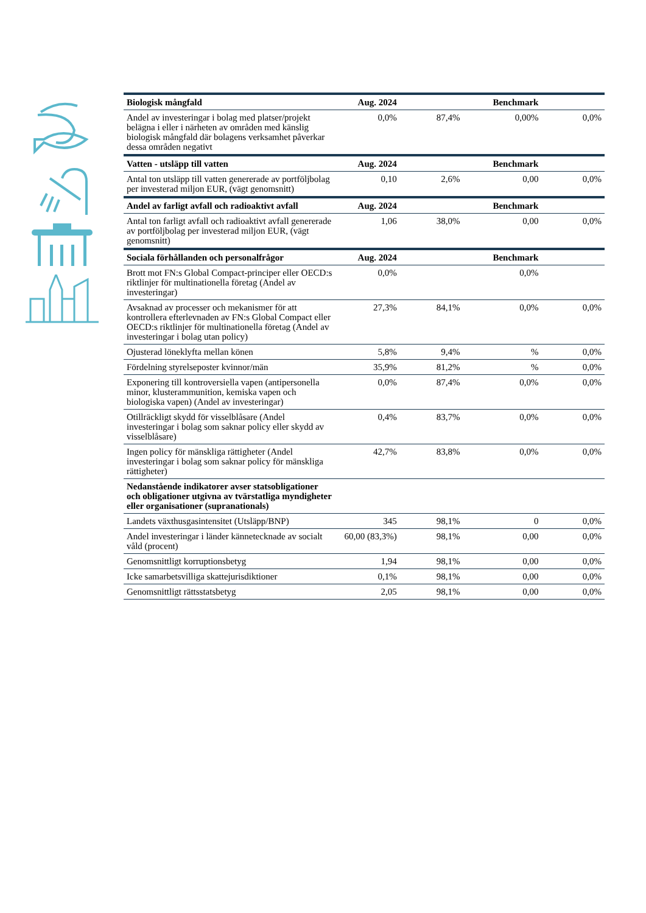| Biologisk mångfald | Aug. 2024 | | Benchmark | |
| --- | --- | --- | --- | --- |
| Andel av investeringar i bolag med platser/projekt belägna i eller i närheten av områden med känslig biologisk mångfald där bolagens verksamhet påverkar dessa områden negativt | 0,0% | 87,4% | 0,00% | 0,0% |
| Vatten - utsläpp till vatten | Aug. 2024 | | Benchmark | |
| Antal ton utsläpp till vatten genererade av portföljbolag per investerad miljon EUR, (vägt genomsnitt) | 0,10 | 2,6% | 0,00 | 0,0% |
| Andel av farligt avfall och radioaktivt avfall | Aug. 2024 | | Benchmark | |
| Antal ton farligt avfall och radioaktivt avfall genererade av portföljbolag per investerad miljon EUR, (vägt genomsnitt) | 1,06 | 38,0% | 0,00 | 0,0% |
| Sociala förhållanden och personalfrågor | Aug. 2024 | | Benchmark | |
| Brott mot FN:s Global Compact-principer eller OECD:s riktlinjer för multinationella företag (Andel av investeringar) | 0,0% | | 0,0% | |
| Avsaknad av processer och mekanismer för att kontrollera efterlevnaden av FN:s Global Compact eller OECD:s riktlinjer för multinationella företag (Andel av investeringar i bolag utan policy) | 27,3% | 84,1% | 0,0% | 0,0% |
| Ojusterad löneklyfta mellan könen | 5,8% | 9,4% | % | 0,0% |
| Fördelning styrelseposter kvinnor/män | 35,9% | 81,2% | % | 0,0% |
| Exponering till kontroversiella vapen (antipersonella minor, klusterammunition, kemiska vapen och biologiska vapen) (Andel av investeringar) | 0,0% | 87,4% | 0,0% | 0,0% |
| Otillräckligt skydd för visselblåsare (Andel investeringar i bolag som saknar policy eller skydd av visselblåsare) | 0,4% | 83,7% | 0,0% | 0,0% |
| Ingen policy för mänskliga rättigheter (Andel investeringar i bolag som saknar policy för mänskliga rättigheter) | 42,7% | 83,8% | 0,0% | 0,0% |
| Nedanstående indikatorer avser statsobligationer och obligationer utgivna av tvärstatliga myndigheter eller organisationer (supranationals) | | | | |
| Landets växthusgasintensitet (Utsläpp/BNP) | 345 | 98,1% | 0 | 0,0% |
| Andel investeringar i länder kännetecknade av socialt våld (procent) | 60,00 (83,3%) | 98,1% | 0,00 | 0,0% |
| Genomsnittligt korruptionsbetyg | 1,94 | 98,1% | 0,00 | 0,0% |
| Icke samarbetsvilliga skattejurisdiktioner | 0,1% | 98,1% | 0,00 | 0,0% |
| Genomsnittligt rättsstatsbetyg | 2,05 | 98,1% | 0,00 | 0,0% |